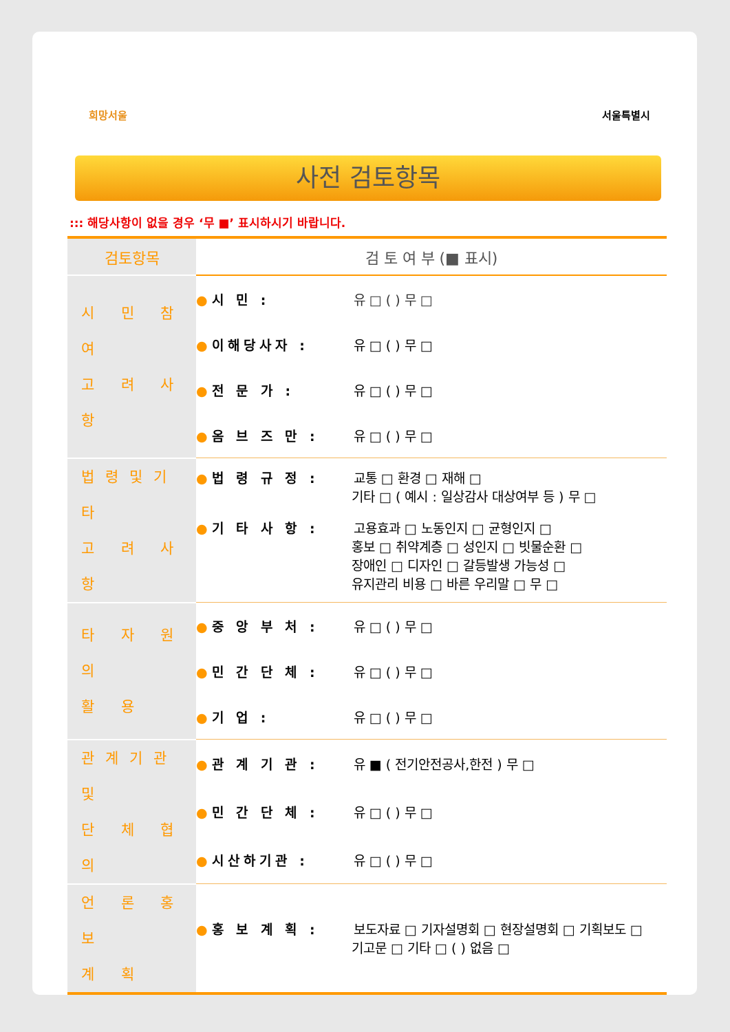희망서울 서울특별시
사전 검토항목
::: 해당사항이 없을 경우 ‘무 ■’ 표시하시기 바랍니다.
| 검토항목 | 검 토 여 부 (■ 표시) |
| --- | --- |
| 시 민 참 여 고 려 사 항 | ● 시 민 : 유 □ ( ) 무 □ |
| | ● 이해당사자 : 유 □ ( ) 무 □ |
| | ● 전 문 가 : 유 □ ( ) 무 □ |
| | ● 옴 브 즈 만 : 유 □ ( ) 무 □ |
| 법령및기타 고 려 사 항 | ● 법 령 규 정 : 교통 □ 환경 □ 재해 □ 기타 □ ( 예시 : 일상감사 대상여부 등 ) 무 □ |
| | ● 기 타 사 항 : 고용효과 □ 노동인지 □ 균형인지 □ 홍보 □ 취약계층 □ 성인지 □ 빗물순환 □ 장애인 □ 디자인 □ 갈등발생 가능성 □ 유지관리 비용 □ 바른 우리말 □ 무 □ |
| 타 자 원 의 활 용 | ● 중 앙 부 처 : 유 □ ( ) 무 □ |
| | ● 민 간 단 체 : 유 □ ( ) 무 □ |
| | ● 기 업 : 유 □ ( ) 무 □ |
| 관계기관및 단 체 협 의 | ● 관 계 기 관 : 유 ■ ( 전기안전공사,한전 ) 무 □ |
| | ● 민 간 단 체 : 유 □ ( ) 무 □ |
| | ● 시산하기관 : 유 □ ( ) 무 □ |
| 언 론 홍 보 계 획 | ● 홍 보 계 획 : 보도자료 □ 기자설명회 □ 현장설명회 □ 기획보도 □ 기고문 □ 기타 □ ( ) 없음 □ |